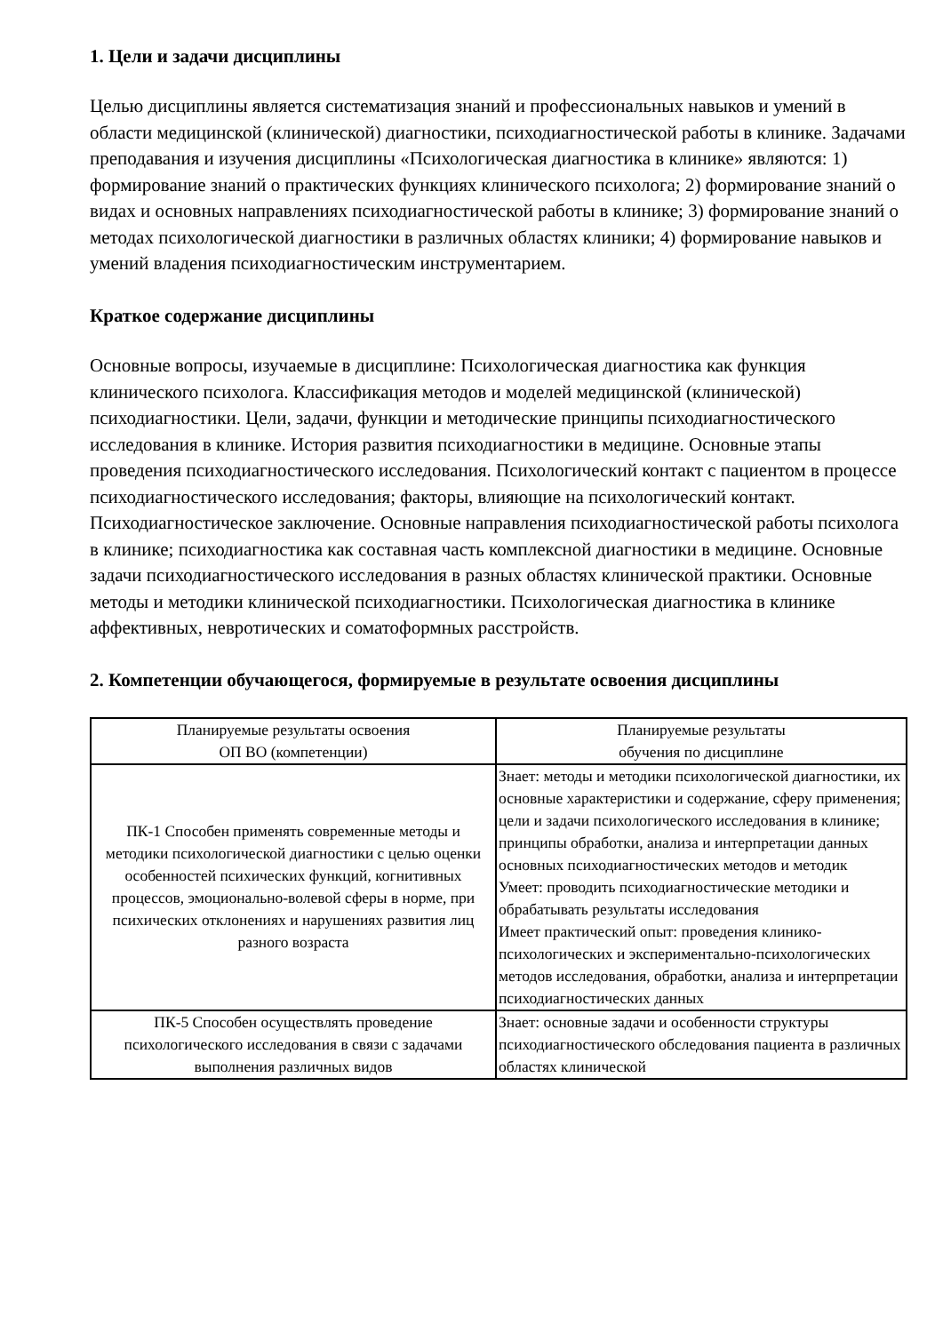1. Цели и задачи дисциплины
Целью дисциплины является систематизация знаний и профессиональных навыков и умений в области медицинской (клинической) диагностики, психодиагностической работы в клинике. Задачами преподавания и изучения дисциплины «Психологическая диагностика в клинике» являются: 1) формирование знаний о практических функциях клинического психолога; 2) формирование знаний о видах и основных направлениях психодиагностической работы в клинике; 3) формирование знаний о методах психологической диагностики в различных областях клиники; 4) формирование навыков и умений владения психодиагностическим инструментарием.
Краткое содержание дисциплины
Основные вопросы, изучаемые в дисциплине: Психологическая диагностика как функция клинического психолога. Классификация методов и моделей медицинской (клинической) психодиагностики. Цели, задачи, функции и методические принципы психодиагностического исследования в клинике. История развития психодиагностики в медицине. Основные этапы проведения психодиагностического исследования. Психологический контакт с пациентом в процессе психодиагностического исследования; факторы, влияющие на психологический контакт. Психодиагностическое заключение. Основные направления психодиагностической работы психолога в клинике; психодиагностика как составная часть комплексной диагностики в медицине. Основные задачи психодиагностического исследования в разных областях клинической практики. Основные методы и методики клинической психодиагностики. Психологическая диагностика в клинике аффективных, невротических и соматоформных расстройств.
2. Компетенции обучающегося, формируемые в результате освоения дисциплины
| Планируемые результаты освоения ОП ВО (компетенции) | Планируемые результаты обучения по дисциплине |
| --- | --- |
| ПК-1 Способен применять современные методы и методики психологической диагностики с целью оценки особенностей психических функций, когнитивных процессов, эмоционально-волевой сферы в норме, при психических отклонениях и нарушениях развития лиц разного возраста | Знает: методы и методики психологической диагностики, их основные характеристики и содержание, сферу применения; цели и задачи психологического исследования в клинике; принципы обработки, анализа и интерпретации данных основных психодиагностических методов и методик Умеет: проводить психодиагностические методики и обрабатывать результаты исследования Имеет практический опыт: проведения клинико-психологических и экспериментально-психологических методов исследования, обработки, анализа и интерпретации психодиагностических данных |
| ПК-5 Способен осуществлять проведение психологического исследования в связи с задачами выполнения различных видов | Знает: основные задачи и особенности структуры психодиагностического обследования пациента в различных областях клинической |